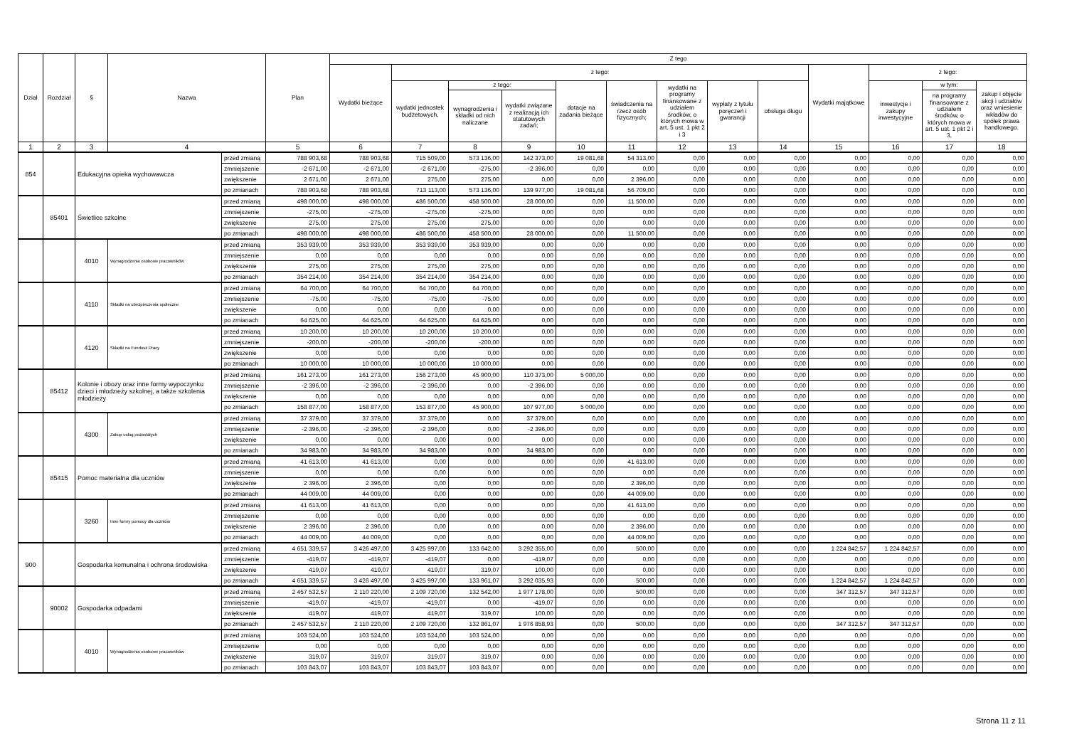| Dział | Rozdział | § | Nazwa | | Plan | Z tego | | | | | | | | | | | | |
| --- | --- | --- | --- | --- | --- | --- | --- | --- | --- | --- | --- | --- | --- | --- | --- | --- | --- | --- |
| | | | | | | Wydatki bieżące | z tego: | | | | | | | | Wydatki majątkowe | z tego: | | |
| | | | | | | | wydatki jednostek budżetowych, | z tego: | | dotacje na zadania bieżące | świadczenia na rzecz osób fizycznych; | wydatki na programy finansowane z udziałem środków, o których mowa w art. 5 ust. 1 pkt 2 i 3 | wypłaty z tytułu poręczeń i gwarancji | obsługa długu | | inwestycje i zakupy inwestycyjne | w tym: | zakup i objęcie akcji i udziałów oraz wniesienie wkładów do spółek prawa handlowego. |
| | | | | | | | | wynagrodzenia i składki od nich naliczane | wydatki związane z realizacją ich statutowych zadań; | | | | | | | | na programy finansowane z udziałem środków, o których mowa w art. 5 ust. 1 pkt 2 i 3, | |
| 1 | 2 | 3 | 4 | | 5 | 6 | 7 | 8 | 9 | 10 | 11 | 12 | 13 | 14 | 15 | 16 | 17 | 18 |
| 854 | | Edukacyjna opieka wychowawcza | | przed zmianą | 788 903,68 | 788 903,68 | 715 509,00 | 573 136,00 | 142 373,00 | 19 081,68 | 54 313,00 | 0,00 | 0,00 | 0,00 | 0,00 | 0,00 | 0,00 | 0,00 |
| | | | | zmniejszenie | -2 671,00 | -2 671,00 | -2 671,00 | -275,00 | -2 396,00 | 0,00 | 0,00 | 0,00 | 0,00 | 0,00 | 0,00 | 0,00 | 0,00 | 0,00 |
| | | | | zwiększenie | 2 671,00 | 2 671,00 | 275,00 | 275,00 | 0,00 | 0,00 | 2 396,00 | 0,00 | 0,00 | 0,00 | 0,00 | 0,00 | 0,00 | 0,00 |
| | | | | po zmianach | 788 903,68 | 788 903,68 | 713 113,00 | 573 136,00 | 139 977,00 | 19 081,68 | 56 709,00 | 0,00 | 0,00 | 0,00 | 0,00 | 0,00 | 0,00 | 0,00 |
| | 85401 | Świetlice szkolne | | przed zmianą | 498 000,00 | 498 000,00 | 486 500,00 | 458 500,00 | 28 000,00 | 0,00 | 11 500,00 | 0,00 | 0,00 | 0,00 | 0,00 | 0,00 | 0,00 | 0,00 |
| | | | | zmniejszenie | -275,00 | -275,00 | -275,00 | -275,00 | 0,00 | 0,00 | 0,00 | 0,00 | 0,00 | 0,00 | 0,00 | 0,00 | 0,00 | 0,00 |
| | | | | zwiększenie | 275,00 | 275,00 | 275,00 | 275,00 | 0,00 | 0,00 | 0,00 | 0,00 | 0,00 | 0,00 | 0,00 | 0,00 | 0,00 | 0,00 |
| | | | | po zmianach | 498 000,00 | 498 000,00 | 486 500,00 | 458 500,00 | 28 000,00 | 0,00 | 11 500,00 | 0,00 | 0,00 | 0,00 | 0,00 | 0,00 | 0,00 | 0,00 |
| | | 4010 | Wynagrodzenia osobowe pracowników | przed zmianą | 353 939,00 | 353 939,00 | 353 939,00 | 353 939,00 | 0,00 | 0,00 | 0,00 | 0,00 | 0,00 | 0,00 | 0,00 | 0,00 | 0,00 | 0,00 |
| | | | | zmniejszenie | 0,00 | 0,00 | 0,00 | 0,00 | 0,00 | 0,00 | 0,00 | 0,00 | 0,00 | 0,00 | 0,00 | 0,00 | 0,00 | 0,00 |
| | | | | zwiększenie | 275,00 | 275,00 | 275,00 | 275,00 | 0,00 | 0,00 | 0,00 | 0,00 | 0,00 | 0,00 | 0,00 | 0,00 | 0,00 | 0,00 |
| | | | | po zmianach | 354 214,00 | 354 214,00 | 354 214,00 | 354 214,00 | 0,00 | 0,00 | 0,00 | 0,00 | 0,00 | 0,00 | 0,00 | 0,00 | 0,00 | 0,00 |
| | | 4110 | Składki na ubezpieczenia społeczne | przed zmianą | 64 700,00 | 64 700,00 | 64 700,00 | 64 700,00 | 0,00 | 0,00 | 0,00 | 0,00 | 0,00 | 0,00 | 0,00 | 0,00 | 0,00 | 0,00 |
| | | | | zmniejszenie | -75,00 | -75,00 | -75,00 | -75,00 | 0,00 | 0,00 | 0,00 | 0,00 | 0,00 | 0,00 | 0,00 | 0,00 | 0,00 | 0,00 |
| | | | | zwiększenie | 0,00 | 0,00 | 0,00 | 0,00 | 0,00 | 0,00 | 0,00 | 0,00 | 0,00 | 0,00 | 0,00 | 0,00 | 0,00 | 0,00 |
| | | | | po zmianach | 64 625,00 | 64 625,00 | 64 625,00 | 64 625,00 | 0,00 | 0,00 | 0,00 | 0,00 | 0,00 | 0,00 | 0,00 | 0,00 | 0,00 | 0,00 |
| | | 4120 | Składki na Fundusz Pracy | przed zmianą | 10 200,00 | 10 200,00 | 10 200,00 | 10 200,00 | 0,00 | 0,00 | 0,00 | 0,00 | 0,00 | 0,00 | 0,00 | 0,00 | 0,00 | 0,00 |
| | | | | zmniejszenie | -200,00 | -200,00 | -200,00 | -200,00 | 0,00 | 0,00 | 0,00 | 0,00 | 0,00 | 0,00 | 0,00 | 0,00 | 0,00 | 0,00 |
| | | | | zwiększenie | 0,00 | 0,00 | 0,00 | 0,00 | 0,00 | 0,00 | 0,00 | 0,00 | 0,00 | 0,00 | 0,00 | 0,00 | 0,00 | 0,00 |
| | | | | po zmianach | 10 000,00 | 10 000,00 | 10 000,00 | 10 000,00 | 0,00 | 0,00 | 0,00 | 0,00 | 0,00 | 0,00 | 0,00 | 0,00 | 0,00 | 0,00 |
| | 85412 | Kolonie i obozy oraz inne formy wypoczynku dzieci i młodzieży szkolnej, a także szkolenia młodzieży | | przed zmianą | 161 273,00 | 161 273,00 | 156 273,00 | 45 900,00 | 110 373,00 | 5 000,00 | 0,00 | 0,00 | 0,00 | 0,00 | 0,00 | 0,00 | 0,00 | 0,00 |
| | | | | zmniejszenie | -2 396,00 | -2 396,00 | -2 396,00 | 0,00 | -2 396,00 | 0,00 | 0,00 | 0,00 | 0,00 | 0,00 | 0,00 | 0,00 | 0,00 | 0,00 |
| | | | | zwiększenie | 0,00 | 0,00 | 0,00 | 0,00 | 0,00 | 0,00 | 0,00 | 0,00 | 0,00 | 0,00 | 0,00 | 0,00 | 0,00 | 0,00 |
| | | | | po zmianach | 158 877,00 | 158 877,00 | 153 877,00 | 45 900,00 | 107 977,00 | 5 000,00 | 0,00 | 0,00 | 0,00 | 0,00 | 0,00 | 0,00 | 0,00 | 0,00 |
| | | 4300 | Zakup usług pozostałych | przed zmianą | 37 379,00 | 37 379,00 | 37 379,00 | 0,00 | 37 379,00 | 0,00 | 0,00 | 0,00 | 0,00 | 0,00 | 0,00 | 0,00 | 0,00 | 0,00 |
| | | | | zmniejszenie | -2 396,00 | -2 396,00 | -2 396,00 | 0,00 | -2 396,00 | 0,00 | 0,00 | 0,00 | 0,00 | 0,00 | 0,00 | 0,00 | 0,00 | 0,00 |
| | | | | zwiększenie | 0,00 | 0,00 | 0,00 | 0,00 | 0,00 | 0,00 | 0,00 | 0,00 | 0,00 | 0,00 | 0,00 | 0,00 | 0,00 | 0,00 |
| | | | | po zmianach | 34 983,00 | 34 983,00 | 34 983,00 | 0,00 | 34 983,00 | 0,00 | 0,00 | 0,00 | 0,00 | 0,00 | 0,00 | 0,00 | 0,00 | 0,00 |
| | 85415 | Pomoc materialna dla uczniów | | przed zmianą | 41 613,00 | 41 613,00 | 0,00 | 0,00 | 0,00 | 0,00 | 41 613,00 | 0,00 | 0,00 | 0,00 | 0,00 | 0,00 | 0,00 | 0,00 |
| | | | | zmniejszenie | 0,00 | 0,00 | 0,00 | 0,00 | 0,00 | 0,00 | 0,00 | 0,00 | 0,00 | 0,00 | 0,00 | 0,00 | 0,00 | 0,00 |
| | | | | zwiększenie | 2 396,00 | 2 396,00 | 0,00 | 0,00 | 0,00 | 0,00 | 2 396,00 | 0,00 | 0,00 | 0,00 | 0,00 | 0,00 | 0,00 | 0,00 |
| | | | | po zmianach | 44 009,00 | 44 009,00 | 0,00 | 0,00 | 0,00 | 0,00 | 44 009,00 | 0,00 | 0,00 | 0,00 | 0,00 | 0,00 | 0,00 | 0,00 |
| | | 3260 | Inne formy pomocy dla uczniów | przed zmianą | 41 613,00 | 41 613,00 | 0,00 | 0,00 | 0,00 | 0,00 | 41 613,00 | 0,00 | 0,00 | 0,00 | 0,00 | 0,00 | 0,00 | 0,00 |
| | | | | zmniejszenie | 0,00 | 0,00 | 0,00 | 0,00 | 0,00 | 0,00 | 0,00 | 0,00 | 0,00 | 0,00 | 0,00 | 0,00 | 0,00 | 0,00 |
| | | | | zwiększenie | 2 396,00 | 2 396,00 | 0,00 | 0,00 | 0,00 | 0,00 | 2 396,00 | 0,00 | 0,00 | 0,00 | 0,00 | 0,00 | 0,00 | 0,00 |
| | | | | po zmianach | 44 009,00 | 44 009,00 | 0,00 | 0,00 | 0,00 | 0,00 | 44 009,00 | 0,00 | 0,00 | 0,00 | 0,00 | 0,00 | 0,00 | 0,00 |
| 900 | | Gospodarka komunalna i ochrona środowiska | | przed zmianą | 4 651 339,57 | 3 426 497,00 | 3 425 997,00 | 133 642,00 | 3 292 355,00 | 0,00 | 500,00 | 0,00 | 0,00 | 0,00 | 1 224 842,57 | 1 224 842,57 | 0,00 | 0,00 |
| | | | | zmniejszenie | -419,07 | -419,07 | -419,07 | 0,00 | -419,07 | 0,00 | 0,00 | 0,00 | 0,00 | 0,00 | 0,00 | 0,00 | 0,00 | 0,00 |
| | | | | zwiększenie | 419,07 | 419,07 | 419,07 | 319,07 | 100,00 | 0,00 | 0,00 | 0,00 | 0,00 | 0,00 | 0,00 | 0,00 | 0,00 | 0,00 |
| | | | | po zmianach | 4 651 339,57 | 3 426 497,00 | 3 425 997,00 | 133 961,07 | 3 292 035,93 | 0,00 | 500,00 | 0,00 | 0,00 | 0,00 | 1 224 842,57 | 1 224 842,57 | 0,00 | 0,00 |
| | 90002 | Gospodarka odpadami | | przed zmianą | 2 457 532,57 | 2 110 220,00 | 2 109 720,00 | 132 542,00 | 1 977 178,00 | 0,00 | 500,00 | 0,00 | 0,00 | 0,00 | 347 312,57 | 347 312,57 | 0,00 | 0,00 |
| | | | | zmniejszenie | -419,07 | -419,07 | -419,07 | 0,00 | -419,07 | 0,00 | 0,00 | 0,00 | 0,00 | 0,00 | 0,00 | 0,00 | 0,00 | 0,00 |
| | | | | zwiększenie | 419,07 | 419,07 | 419,07 | 319,07 | 100,00 | 0,00 | 0,00 | 0,00 | 0,00 | 0,00 | 0,00 | 0,00 | 0,00 | 0,00 |
| | | | | po zmianach | 2 457 532,57 | 2 110 220,00 | 2 109 720,00 | 132 861,07 | 1 976 858,93 | 0,00 | 500,00 | 0,00 | 0,00 | 0,00 | 347 312,57 | 347 312,57 | 0,00 | 0,00 |
| | | 4010 | Wynagrodzenia osobowe pracowników | przed zmianą | 103 524,00 | 103 524,00 | 103 524,00 | 103 524,00 | 0,00 | 0,00 | 0,00 | 0,00 | 0,00 | 0,00 | 0,00 | 0,00 | 0,00 | 0,00 |
| | | | | zmniejszenie | 0,00 | 0,00 | 0,00 | 0,00 | 0,00 | 0,00 | 0,00 | 0,00 | 0,00 | 0,00 | 0,00 | 0,00 | 0,00 | 0,00 |
| | | | | zwiększenie | 319,07 | 319,07 | 319,07 | 319,07 | 0,00 | 0,00 | 0,00 | 0,00 | 0,00 | 0,00 | 0,00 | 0,00 | 0,00 | 0,00 |
| | | | | po zmianach | 103 843,07 | 103 843,07 | 103 843,07 | 103 843,07 | 0,00 | 0,00 | 0,00 | 0,00 | 0,00 | 0,00 | 0,00 | 0,00 | 0,00 | 0,00 |
Strona 11 z 11